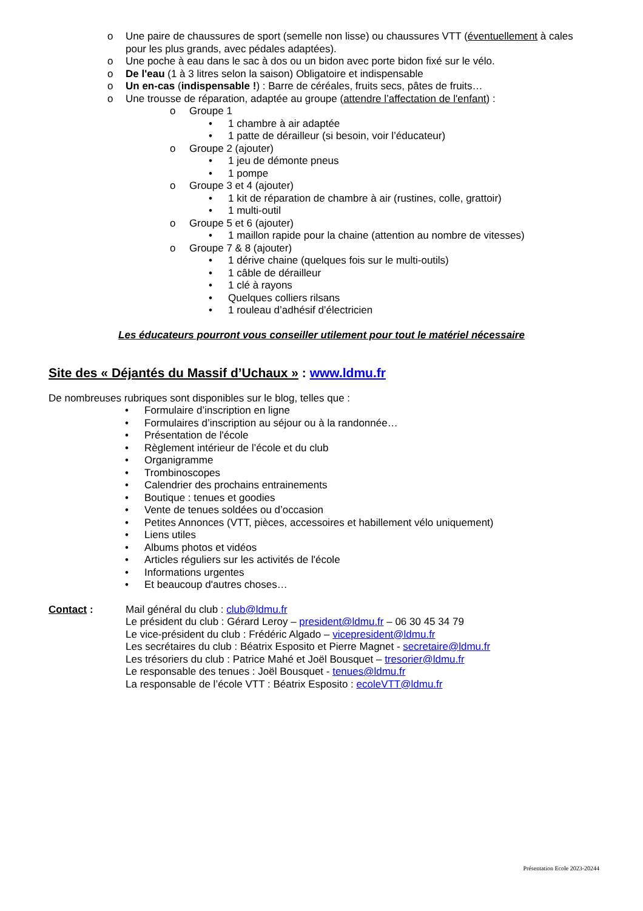o Une paire de chaussures de sport (semelle non lisse) ou chaussures VTT (éventuellement à cales pour les plus grands, avec pédales adaptées).
o Une poche à eau dans le sac à dos ou un bidon avec porte bidon fixé sur le vélo.
o De l'eau (1 à 3 litres selon la saison) Obligatoire et indispensable
o Un en-cas (indispensable !) : Barre de céréales, fruits secs, pâtes de fruits…
o Une trousse de réparation, adaptée au groupe (attendre l’affectation de l'enfant) :
o Groupe 1
• 1 chambre à air adaptée
• 1 patte de dérailleur (si besoin, voir l’éducateur)
o Groupe 2 (ajouter)
• 1 jeu de démonte pneus
• 1 pompe
o Groupe 3 et 4 (ajouter)
• 1 kit de réparation de chambre à air (rustines, colle, grattoir)
• 1 multi-outil
o Groupe 5 et 6 (ajouter)
• 1 maillon rapide pour la chaine (attention au nombre de vitesses)
o Groupe 7 & 8 (ajouter)
• 1 dérive chaine (quelques fois sur le multi-outils)
• 1 câble de dérailleur
• 1 clé à rayons
• Quelques colliers rilsans
• 1 rouleau d’adhésif d’électricien
Les éducateurs pourront vous conseiller utilement pour tout le matériel nécessaire
Site des « Déjantés du Massif d’Uchaux » : www.ldmu.fr
De nombreuses rubriques sont disponibles sur le blog, telles que :
• Formulaire d’inscription en ligne
• Formulaires d’inscription au séjour ou à la randonnée…
• Présentation de l'école
• Règlement intérieur de l’école et du club
• Organigramme
• Trombinoscopes
• Calendrier des prochains entrainements
• Boutique : tenues et goodies
• Vente de tenues soldées ou d’occasion
• Petites Annonces (VTT, pièces, accessoires et habillement vélo uniquement)
• Liens utiles
• Albums photos et vidéos
• Articles réguliers sur les activités de l'école
• Informations urgentes
• Et beaucoup d'autres choses…
Contact : Mail général du club : club@ldmu.fr
Le président du club : Gérard Leroy – president@ldmu.fr – 06 30 45 34 79
Le vice-président du club : Frédéric Algado – vicepresident@ldmu.fr
Les secrétaires du club : Béatrix Esposito et Pierre Magnet - secretaire@ldmu.fr
Les trésoriers du club : Patrice Mahé et Joël Bousquet – tresorier@ldmu.fr
Le responsable des tenues : Joël Bousquet - tenues@ldmu.fr
La responsable de l’école VTT : Béatrix Esposito : ecoleVTT@ldmu.fr
Présentation Ecole 2023-20244